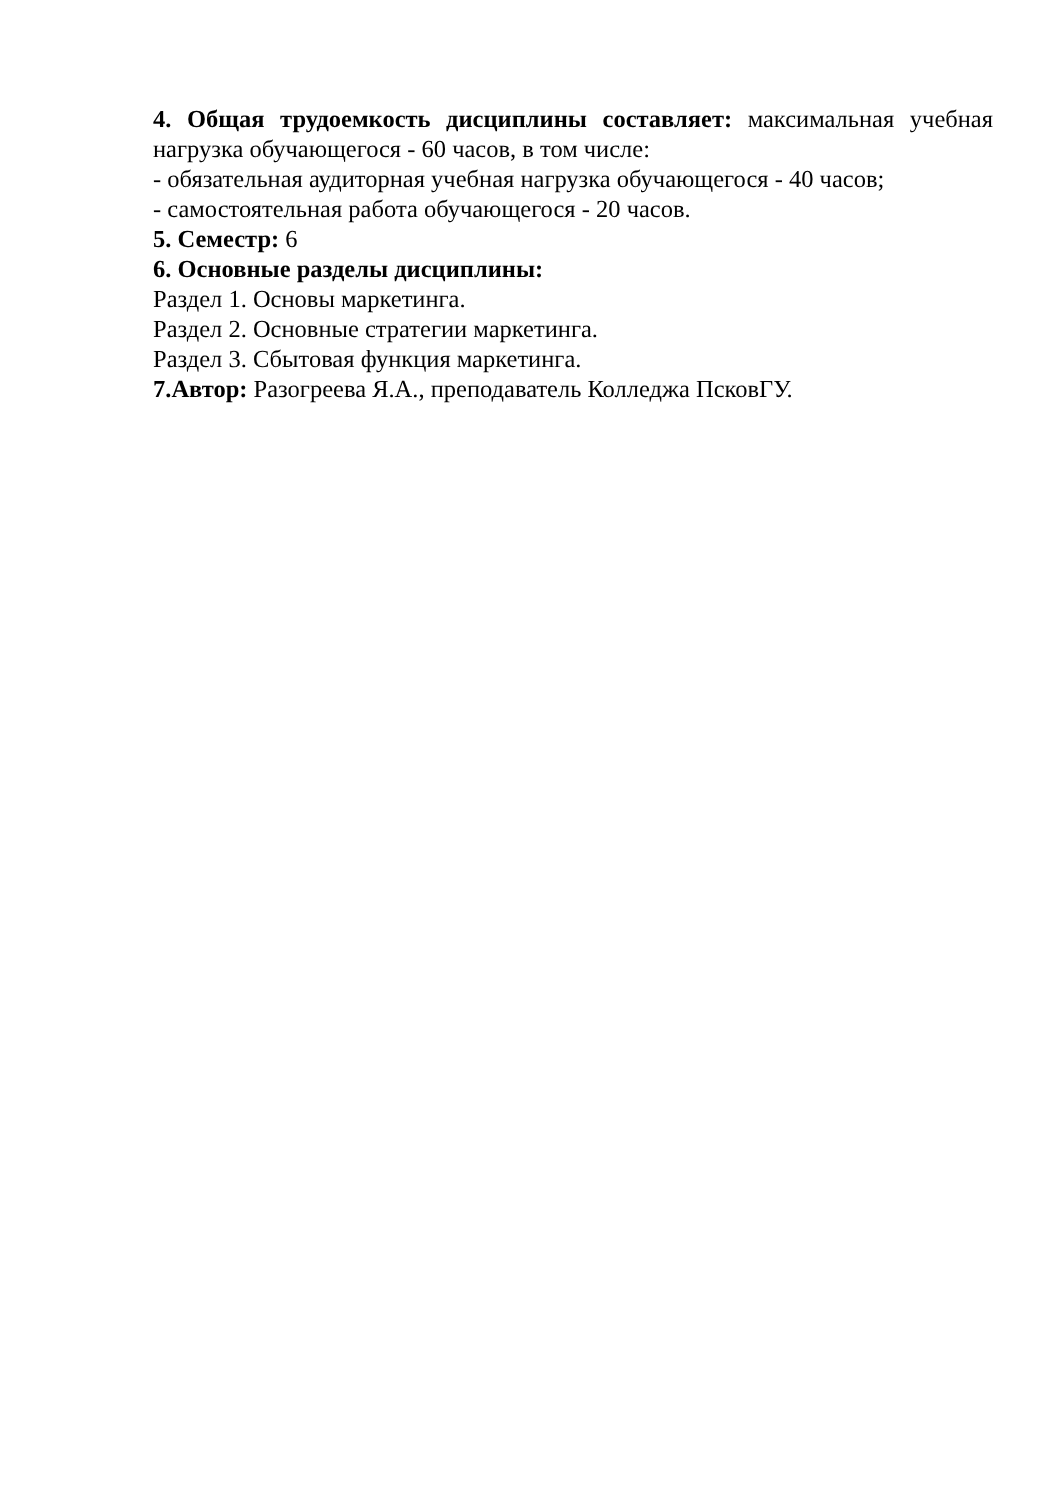4. Общая трудоемкость дисциплины составляет: максимальная учебная нагрузка обучающегося - 60 часов, в том числе:
- обязательная аудиторная учебная нагрузка обучающегося - 40 часов;
- самостоятельная работа обучающегося - 20 часов.
5. Семестр: 6
6. Основные разделы дисциплины:
Раздел 1. Основы маркетинга.
Раздел 2. Основные стратегии маркетинга.
Раздел 3. Сбытовая функция маркетинга.
7.Автор: Разогреева Я.А., преподаватель Колледжа ПсковГУ.